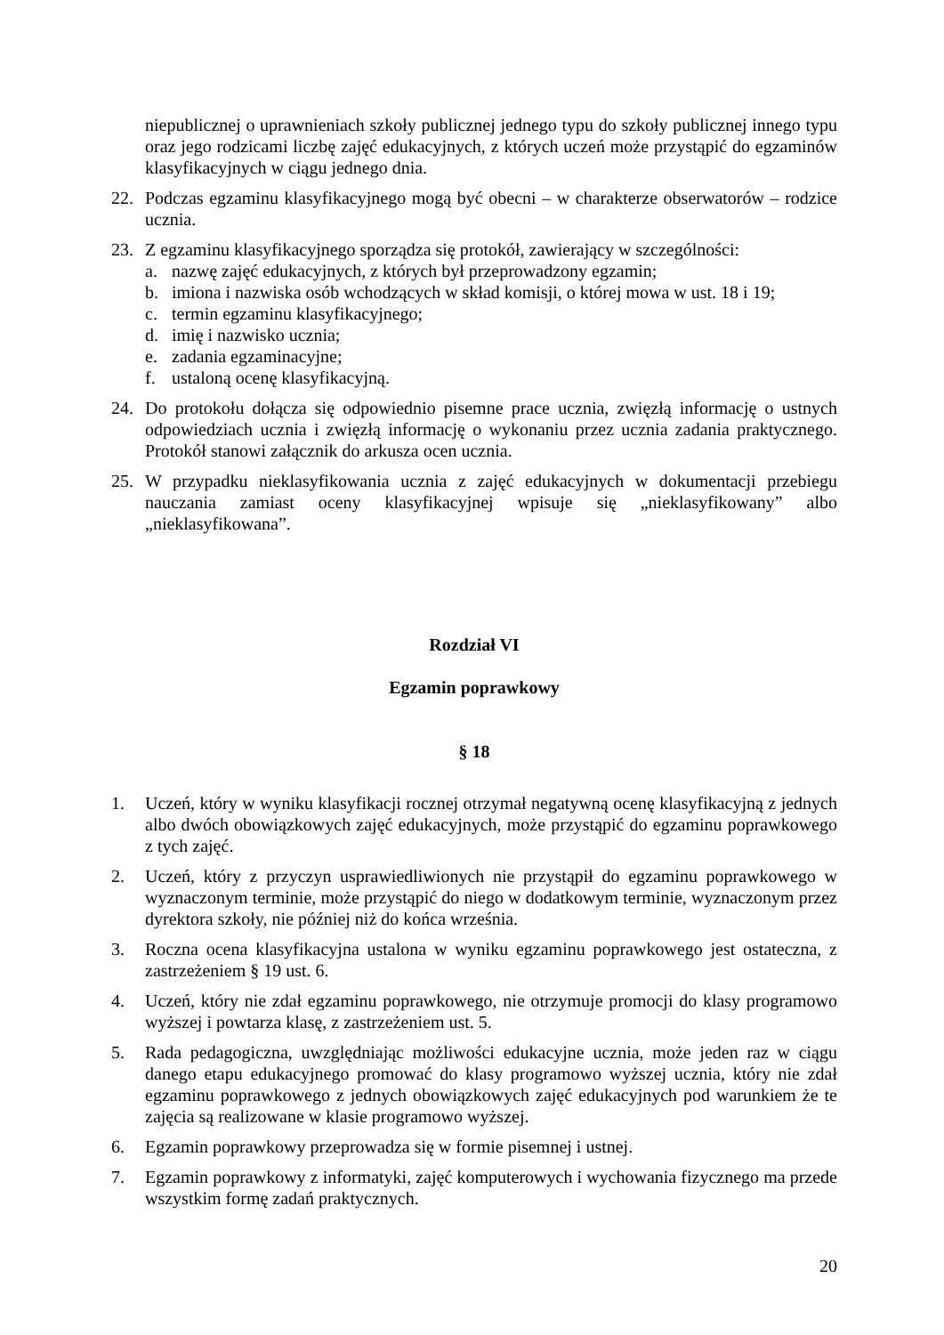niepublicznej o uprawnieniach szkoły publicznej jednego typu do szkoły publicznej innego typu oraz jego rodzicami liczbę zajęć edukacyjnych, z których uczeń może przystąpić do egzaminów klasyfikacyjnych w ciągu jednego dnia.
22. Podczas egzaminu klasyfikacyjnego mogą być obecni – w charakterze obserwatorów – rodzice ucznia.
23. Z egzaminu klasyfikacyjnego sporządza się protokół, zawierający w szczególności:
a. nazwę zajęć edukacyjnych, z których był przeprowadzony egzamin;
b. imiona i nazwiska osób wchodzących w skład komisji, o której mowa w ust. 18 i 19;
c. termin egzaminu klasyfikacyjnego;
d. imię i nazwisko ucznia;
e. zadania egzaminacyjne;
f. ustaloną ocenę klasyfikacyjną.
24. Do protokołu dołącza się odpowiednio pisemne prace ucznia, zwięzłą informację o ustnych odpowiedziach ucznia i zwięzłą informację o wykonaniu przez ucznia zadania praktycznego. Protokół stanowi załącznik do arkusza ocen ucznia.
25. W przypadku nieklasyfikowania ucznia z zajęć edukacyjnych w dokumentacji przebiegu nauczania zamiast oceny klasyfikacyjnej wpisuje się „nieklasyfikowany” albo „nieklasyfikowana”.
Rozdział VI
Egzamin poprawkowy
§ 18
1. Uczeń, który w wyniku klasyfikacji rocznej otrzymał negatywną ocenę klasyfikacyjną z jednych albo dwóch obowiązkowych zajęć edukacyjnych, może przystąpić do egzaminu poprawkowego z tych zajęć.
2. Uczeń, który z przyczyn usprawiedliwionych nie przystąpił do egzaminu poprawkowego w wyznaczonym terminie, może przystąpić do niego w dodatkowym terminie, wyznaczonym przez dyrektora szkoły, nie później niż do końca września.
3. Roczna ocena klasyfikacyjna ustalona w wyniku egzaminu poprawkowego jest ostateczna, z zastrzeżeniem § 19 ust. 6.
4. Uczeń, który nie zdał egzaminu poprawkowego, nie otrzymuje promocji do klasy programowo wyższej i powtarza klasę, z zastrzeżeniem ust. 5.
5. Rada pedagogiczna, uwzględniając możliwości edukacyjne ucznia, może jeden raz w ciągu danego etapu edukacyjnego promować do klasy programowo wyższej ucznia, który nie zdał egzaminu poprawkowego z jednych obowiązkowych zajęć edukacyjnych pod warunkiem że te zajęcia są realizowane w klasie programowo wyższej.
6. Egzamin poprawkowy przeprowadza się w formie pisemnej i ustnej.
7. Egzamin poprawkowy z informatyki, zajęć komputerowych i wychowania fizycznego ma przede wszystkim formę zadań praktycznych.
20